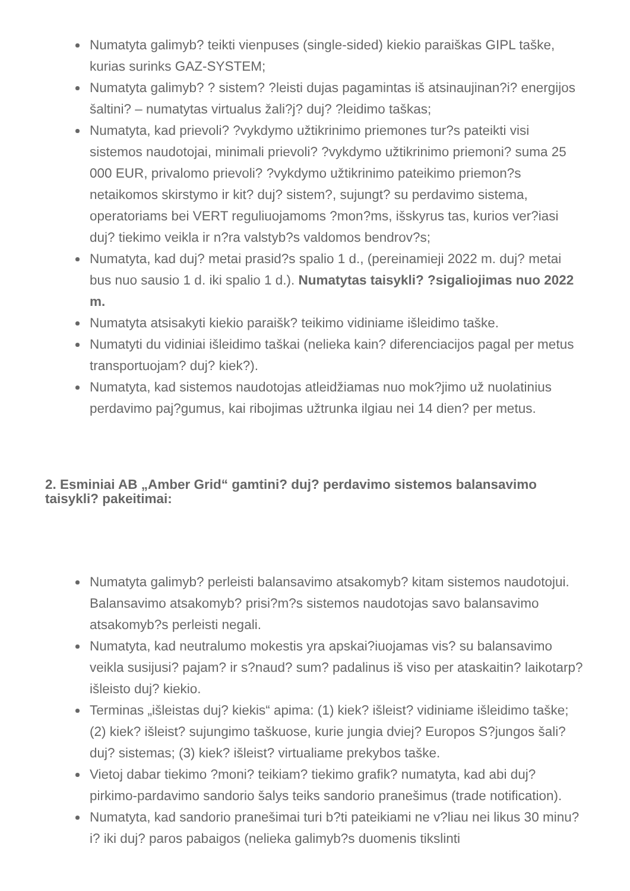Numatyta galimyb? teikti vienpuses (single-sided) kiekio paraiškas GIPL taške, kurias surinks GAZ-SYSTEM;
Numatyta galimyb? ? sistem? ?leisti dujas pagamintas iš atsinaujinan?i? energijos šaltini? – numatytas virtualus žali?j? duj? ?leidimo taškas;
Numatyta, kad prievoli? ?vykdymo užtikrinimo priemones tur?s pateikti visi sistemos naudotojai, minimali prievoli? ?vykdymo užtikrinimo priemoni? suma 25 000 EUR, privalomo prievoli? ?vykdymo užtikrinimo pateikimo priemon?s netaikomos skirstymo ir kit? duj? sistem?, sujungt? su perdavimo sistema, operatoriams bei VERT reguliuojamoms ?mon?ms, išskyrus tas, kurios ver?iasi duj? tiekimo veikla ir n?ra valstyb?s valdomos bendrov?s;
Numatyta, kad duj? metai prasid?s spalio 1 d., (pereinamieji 2022 m. duj? metai bus nuo sausio 1 d. iki spalio 1 d.). Numatytas taisykli? ?sigaliojimas nuo 2022 m.
Numatyta atsisakyti kiekio paraišk? teikimo vidiniame išleidimo taške.
Numatyti du vidiniai išleidimo taškai (nelieka kain? diferenciacijos pagal per metus transportuojam? duj? kiek?).
Numatyta, kad sistemos naudotojas atleidžiamas nuo mok?jimo už nuolatinius perdavimo paj?gumus, kai ribojimas užtrunka ilgiau nei 14 dien? per metus.
2. Esminiai AB „Amber Grid“ gamtini? duj? perdavimo sistemos balansavimo taisykli? pakeitimai:
Numatyta galimyb? perleisti balansavimo atsakomyb? kitam sistemos naudotojui. Balansavimo atsakomyb? prisi?m?s sistemos naudotojas savo balansavimo atsakomyb?s perleisti negali.
Numatyta, kad neutralumo mokestis yra apskai?iuojamas vis? su balansavimo veikla susijusi? pajam? ir s?naud? sum? padalinus iš viso per ataskaitin? laikotarp? išleisto duj? kiekio.
Terminas „išleistas duj? kiekis“ apima: (1) kiek? išleist? vidiniame išleidimo taške; (2) kiek? išleist? sujungimo taškuose, kurie jungia dviej? Europos S?jungos šali? duj? sistemas; (3) kiek? išleist? virtualiame prekybos taške.
Vietoj dabar tiekimo ?moni? teikiam? tiekimo grafik? numatyta, kad abi duj? pirkimo-pardavimo sandorio šalys teiks sandorio pranešimus (trade notification).
Numatyta, kad sandorio pranešimai turi b?ti pateikiami ne v?liau nei likus 30 minu?i? iki duj? paros pabaigos (nelieka galimyb?s duomenis tikslinti